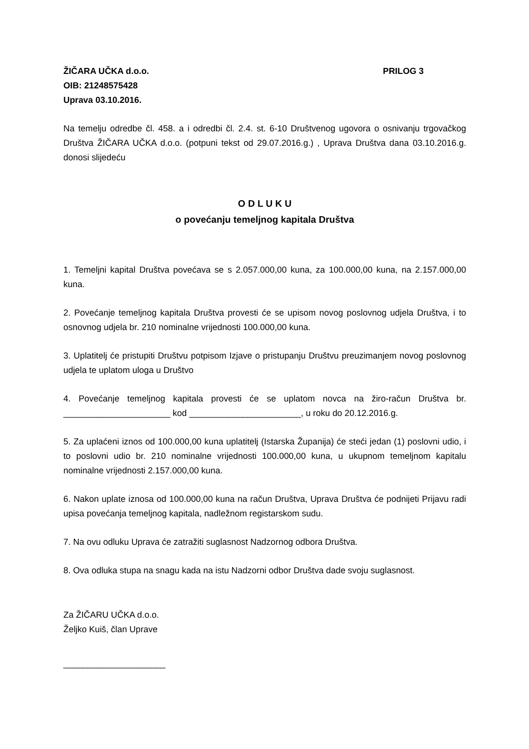ŽIČARA UČKA d.o.o. PRILOG 3
OIB: 21248575428
Uprava 03.10.2016.
Na temelju odredbe čl. 458. a i odredbi čl. 2.4. st. 6-10 Društvenog ugovora o osnivanju trgovačkog Društva ŽIČARA UČKA d.o.o. (potpuni tekst od 29.07.2016.g.) , Uprava Društva dana 03.10.2016.g. donosi slijedeću
O D L U K U
o povećanju temeljnog kapitala Društva
1. Temeljni kapital Društva povećava se s 2.057.000,00 kuna, za 100.000,00 kuna, na 2.157.000,00 kuna.
2. Povećanje temeljnog kapitala Društva provesti će se upisom novog poslovnog udjela Društva, i to osnovnog udjela br. 210 nominalne vrijednosti 100.000,00 kuna.
3. Uplatitelj će pristupiti Društvu potpisom Izjave o pristupanju Društvu preuzimanjem novog poslovnog udjela te uplatom uloga u Društvo
4. Povećanje temeljnog kapitala provesti će se uplatom novca na žiro-račun Društva br. ______________________ kod _______________________, u roku do 20.12.2016.g.
5. Za uplaćeni iznos od 100.000,00 kuna uplatitelj (Istarska Županija) će steći jedan (1) poslovni udio, i to poslovni udio br. 210 nominalne vrijednosti 100.000,00 kuna, u ukupnom temeljnom kapitalu nominalne vrijednosti 2.157.000,00 kuna.
6. Nakon uplate iznosa od 100.000,00 kuna na račun Društva, Uprava Društva će podnijeti Prijavu radi upisa povećanja temeljnog kapitala, nadležnom registarskom sudu.
7. Na ovu odluku Uprava će zatražiti suglasnost Nadzornog odbora Društva.
8. Ova odluka stupa na snagu kada na istu Nadzorni odbor Društva dade svoju suglasnost.
Za ŽIČARU UČKA d.o.o.
Željko Kuiš, član Uprave
_____________________